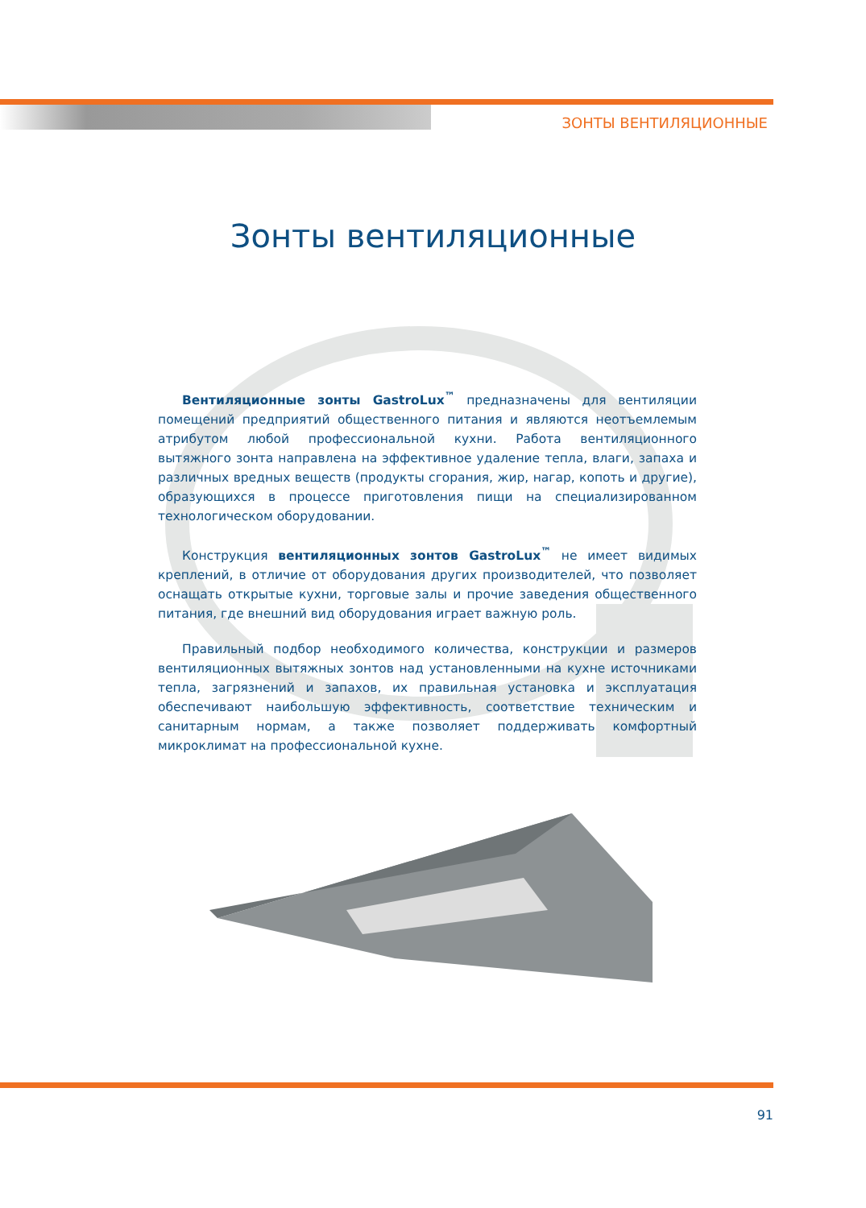ЗОНТЫ ВЕНТИЛЯЦИОННЫЕ
Зонты вентиляционные
Вентиляционные зонты GastroLux<sup>™</sup> предназначены для вентиляции помещений предприятий общественного питания и являются неотъемлемым атрибутом любой профессиональной кухни. Работа вентиляционного вытяжного зонта направлена на эффективное удаление тепла, влаги, запаха и различных вредных веществ (продукты сгорания, жир, нагар, копоть и другие), образующихся в процессе приготовления пищи на специализированном технологическом оборудовании.
Конструкция вентиляционных зонтов GastroLux<sup>™</sup> не имеет видимых креплений, в отличие от оборудования других производителей, что позволяет оснащать открытые кухни, торговые залы и прочие заведения общественного питания, где внешний вид оборудования играет важную роль.
Правильный подбор необходимого количества, конструкции и размеров вентиляционных вытяжных зонтов над установленными на кухне источниками тепла, загрязнений и запахов, их правильная установка и эксплуатация обеспечивают наибольшую эффективность, соответствие техническим и санитарным нормам, а также позволяет поддерживать комфортный микроклимат на профессиональной кухне.
91